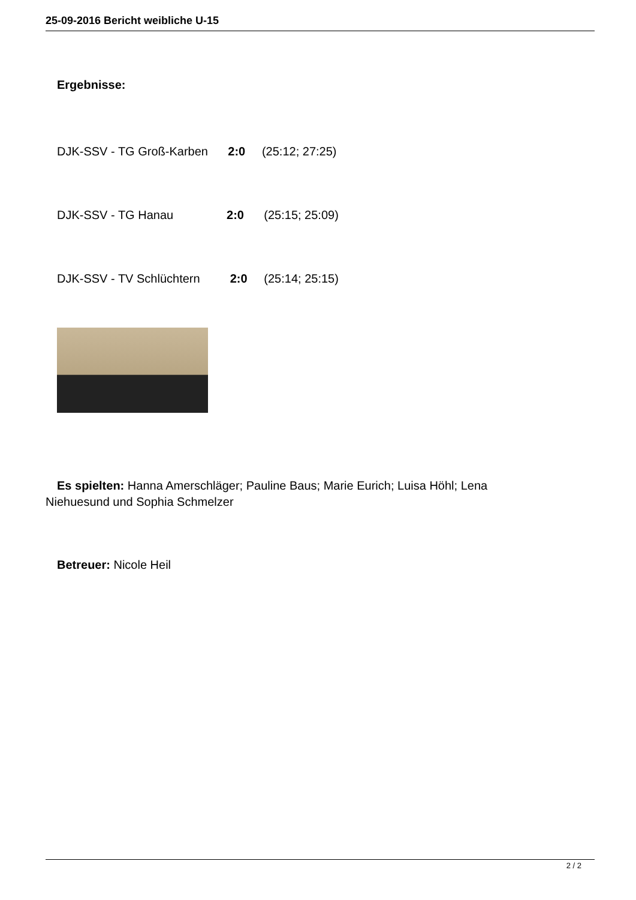25-09-2016 Bericht weibliche U-15
Ergebnisse:
DJK-SSV - TG Groß-Karben 2:0 (25:12; 27:25)
DJK-SSV - TG Hanau 2:0 (25:15; 25:09)
DJK-SSV - TV Schlüchtern 2:0 (25:14; 25:15)
Es spielten: Hanna Amerschläger; Pauline Baus; Marie Eurich; Luisa Höhl; Lena
Niehuesund und Sophia Schmelzer
Betreuer: Nicole Heil
2 / 2